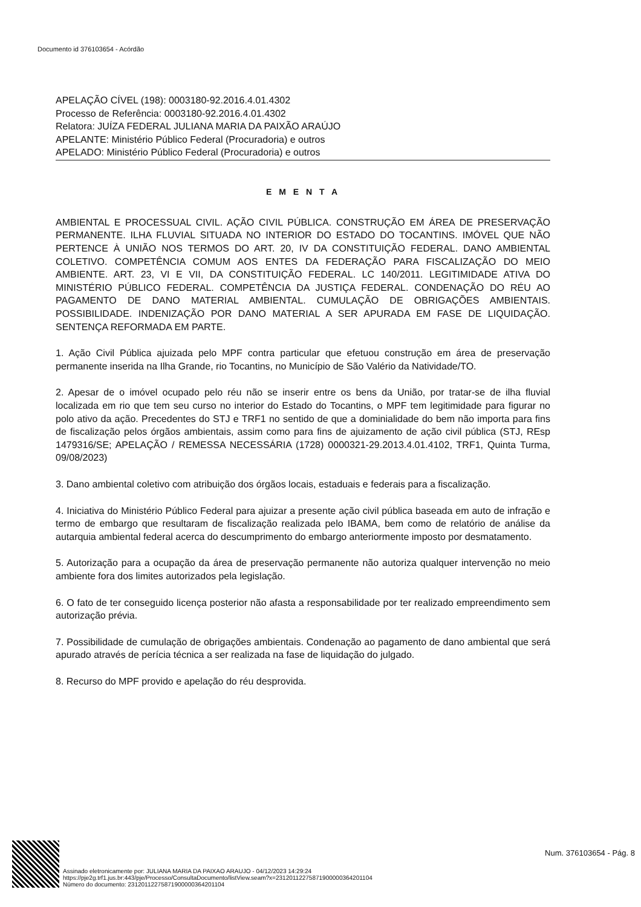Documento id 376103654 - Acórdão
APELAÇÃO CÍVEL (198): 0003180-92.2016.4.01.4302
Processo de Referência: 0003180-92.2016.4.01.4302
Relatora: JUÍZA FEDERAL JULIANA MARIA DA PAIXÃO ARAÚJO
APELANTE: Ministério Público Federal (Procuradoria) e outros
APELADO: Ministério Público Federal (Procuradoria) e outros
E M E N T A
AMBIENTAL E PROCESSUAL CIVIL. AÇÃO CIVIL PÚBLICA. CONSTRUÇÃO EM ÁREA DE PRESERVAÇÃO PERMANENTE. ILHA FLUVIAL SITUADA NO INTERIOR DO ESTADO DO TOCANTINS. IMÓVEL QUE NÃO PERTENCE À UNIÃO NOS TERMOS DO ART. 20, IV DA CONSTITUIÇÃO FEDERAL. DANO AMBIENTAL COLETIVO. COMPETÊNCIA COMUM AOS ENTES DA FEDERAÇÃO PARA FISCALIZAÇÃO DO MEIO AMBIENTE. ART. 23, VI E VII, DA CONSTITUIÇÃO FEDERAL. LC 140/2011. LEGITIMIDADE ATIVA DO MINISTÉRIO PÚBLICO FEDERAL. COMPETÊNCIA DA JUSTIÇA FEDERAL. CONDENAÇÃO DO RÉU AO PAGAMENTO DE DANO MATERIAL AMBIENTAL. CUMULAÇÃO DE OBRIGAÇÕES AMBIENTAIS. POSSIBILIDADE. INDENIZAÇÃO POR DANO MATERIAL A SER APURADA EM FASE DE LIQUIDAÇÃO. SENTENÇA REFORMADA EM PARTE.
1. Ação Civil Pública ajuizada pelo MPF contra particular que efetuou construção em área de preservação permanente inserida na Ilha Grande, rio Tocantins, no Município de São Valério da Natividade/TO.
2. Apesar de o imóvel ocupado pelo réu não se inserir entre os bens da União, por tratar-se de ilha fluvial localizada em rio que tem seu curso no interior do Estado do Tocantins, o MPF tem legitimidade para figurar no polo ativo da ação. Precedentes do STJ e TRF1 no sentido de que a dominialidade do bem não importa para fins de fiscalização pelos órgãos ambientais, assim como para fins de ajuizamento de ação civil pública (STJ, REsp 1479316/SE; APELAÇÃO / REMESSA NECESSÁRIA (1728) 0000321-29.2013.4.01.4102, TRF1, Quinta Turma, 09/08/2023)
3. Dano ambiental coletivo com atribuição dos órgãos locais, estaduais e federais para a fiscalização.
4. Iniciativa do Ministério Público Federal para ajuizar a presente ação civil pública baseada em auto de infração e termo de embargo que resultaram de fiscalização realizada pelo IBAMA, bem como de relatório de análise da autarquia ambiental federal acerca do descumprimento do embargo anteriormente imposto por desmatamento.
5. Autorização para a ocupação da área de preservação permanente não autoriza qualquer intervenção no meio ambiente fora dos limites autorizados pela legislação.
6. O fato de ter conseguido licença posterior não afasta a responsabilidade por ter realizado empreendimento sem autorização prévia.
7. Possibilidade de cumulação de obrigações ambientais. Condenação ao pagamento de dano ambiental que será apurado através de perícia técnica a ser realizada na fase de liquidação do julgado.
8. Recurso do MPF provido e apelação do réu desprovida.
Assinado eletronicamente por: JULIANA MARIA DA PAIXAO ARAUJO - 04/12/2023 14:29:24
https://pje2g.trf1.jus.br:443/pje/Processo/ConsultaDocumento/listView.seam?x=23120112275871900000364201104
Número do documento: 23120112275871900000364201104
Num. 376103654 - Pág. 8